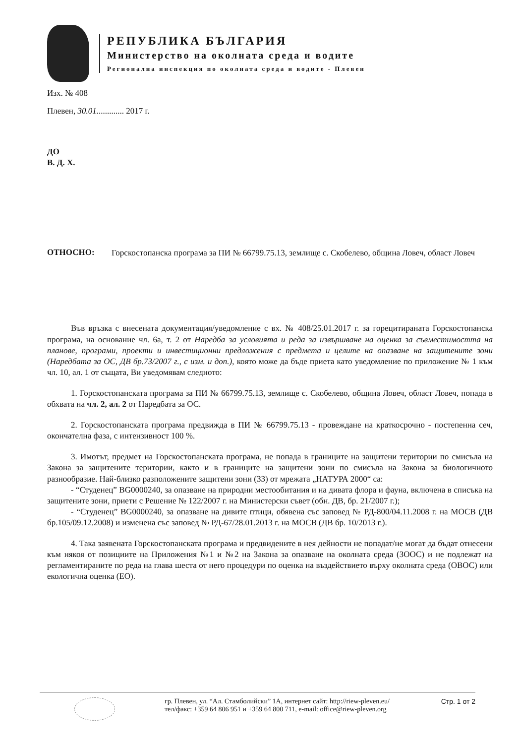РЕПУБЛИКА БЪЛГАРИЯ
Министерство на околната среда и водите
Регионална инспекция по околната среда и водите - Плевен
Изх. № 408
Плевен, 30.01............. 2017 г.
ДО
В. Д. Х.
ОТНОСНО:
Горскостопанска програма за ПИ № 66799.75.13, землище с. Скобелево, община Ловеч, област Ловеч
Във връзка с внесената документация/уведомление с вх. № 408/25.01.2017 г. за горецитираната Горскостопанска програма, на основание чл. 6а, т. 2 от Наредба за условията и реда за извършване на оценка за съвместимостта на планове, програми, проекти и инвестиционни предложения с предмета и целите на опазване на защитените зони (Наредбата за ОС, ДВ бр.73/2007 г., с изм. и доп.), която може да бъде приета като уведомление по приложение № 1 към чл. 10, ал. 1 от същата, Ви уведомявам следното:
1. Горскостопанската програма за ПИ № 66799.75.13, землище с. Скобелево, община Ловеч, област Ловеч, попада в обхвата на чл. 2, ал. 2 от Наредбата за ОС.
2. Горскостопанската програма предвижда в ПИ № 66799.75.13 - провеждане на краткосрочно - постепенна сеч, окончателна фаза, с интензивност 100 %.
3. Имотът, предмет на Горскостопанската програма, не попада в границите на защитени територии по смисъла на Закона за защитените територии, както и в границите на защитени зони по смисъла на Закона за биологичното разнообразие. Най-близко разположените защитени зони (ЗЗ) от мрежата „НАТУРА 2000“ са:
- “Студенец” BG0000240, за опазване на природни местообитания и на дивата флора и фауна, включена в списъка на защитените зони, приети с Решение № 122/2007 г. на Министерски съвет (обн. ДВ, бр. 21/2007 г.);
- “Студенец” BG0000240, за опазване на дивите птици, обявена със заповед № РД-800/04.11.2008 г. на МОСВ (ДВ бр.105/09.12.2008) и изменена със заповед № РД-67/28.01.2013 г. на МОСВ (ДВ бр. 10/2013 г.).
4. Така заявената Горскостопанската програма и предвидените в нея дейности не попадат/не могат да бъдат отнесени към някоя от позициите на Приложения №1 и №2 на Закона за опазване на околната среда (ЗООС) и не подлежат на регламентираните по реда на глава шеста от него процедури по оценка на въздействието върху околната среда (ОВОС) или екологична оценка (ЕО).
гр. Плевен, ул. “Ал. Стамболийски” 1А, интернет сайт: http://riew-pleven.eu/
тел/факс: +359 64 806 951 и +359 64 800 711, e-mail: office@riew-pleven.org
Стр. 1 от 2